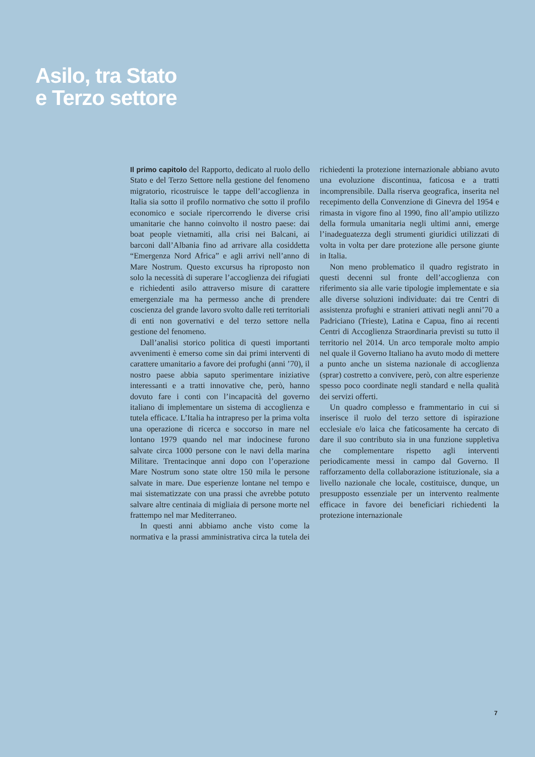Asilo, tra Stato
e Terzo settore
Il primo capitolo del Rapporto, dedicato al ruolo dello Stato e del Terzo Settore nella gestione del fenomeno migratorio, ricostruisce le tappe dell’accoglienza in Italia sia sotto il profilo normativo che sotto il profilo economico e sociale ripercorrendo le diverse crisi umanitarie che hanno coinvolto il nostro paese: dai boat people vietnamiti, alla crisi nei Balcani, ai barconi dall’Albania fino ad arrivare alla cosiddetta “Emergenza Nord Africa” e agli arrivi nell’anno di Mare Nostrum. Questo excursus ha riproposto non solo la necessità di superare l’accoglienza dei rifugiati e richiedenti asilo attraverso misure di carattere emergenziale ma ha permesso anche di prendere coscienza del grande lavoro svolto dalle reti territoriali di enti non governativi e del terzo settore nella gestione del fenomeno.
Dall’analisi storico politica di questi importanti avvenimenti è emerso come sin dai primi interventi di carattere umanitario a favore dei profughi (anni ’70), il nostro paese abbia saputo sperimentare iniziative interessanti e a tratti innovative che, però, hanno dovuto fare i conti con l’incapacità del governo italiano di implementare un sistema di accoglienza e tutela efficace. L’Italia ha intrapreso per la prima volta una operazione di ricerca e soccorso in mare nel lontano 1979 quando nel mar indocinese furono salvate circa 1000 persone con le navi della marina Militare. Trentacinque anni dopo con l’operazione Mare Nostrum sono state oltre 150 mila le persone salvate in mare. Due esperienze lontane nel tempo e mai sistematizzate con una prassi che avrebbe potuto salvare altre centinaia di migliaia di persone morte nel frattempo nel mar Mediterraneo.
In questi anni abbiamo anche visto come la normativa e la prassi amministrativa circa la tutela dei richiedenti la protezione internazionale abbiano avuto una evoluzione discontinua, faticosa e a tratti incomprensibile. Dalla riserva geografica, inserita nel recepimento della Convenzione di Ginevra del 1954 e rimasta in vigore fino al 1990, fino all’ampio utilizzo della formula umanitaria negli ultimi anni, emerge l’inadeguatezza degli strumenti giuridici utilizzati di volta in volta per dare protezione alle persone giunte in Italia.
Non meno problematico il quadro registrato in questi decenni sul fronte dell’accoglienza con riferimento sia alle varie tipologie implementate e sia alle diverse soluzioni individuate: dai tre Centri di assistenza profughi e stranieri attivati negli anni’70 a Padriciano (Trieste), Latina e Capua, fino ai recenti Centri di Accoglienza Straordinaria previsti su tutto il territorio nel 2014. Un arco temporale molto ampio nel quale il Governo Italiano ha avuto modo di mettere a punto anche un sistema nazionale di accoglienza (sprar) costretto a convivere, però, con altre esperienze spesso poco coordinate negli standard e nella qualità dei servizi offerti.
Un quadro complesso e frammentario in cui si inserisce il ruolo del terzo settore di ispirazione ecclesiale e/o laica che faticosamente ha cercato di dare il suo contributo sia in una funzione suppletiva che complementare rispetto agli interventi periodicamente messi in campo dal Governo. Il rafforzamento della collaborazione istituzionale, sia a livello nazionale che locale, costituisce, dunque, un presupposto essenziale per un intervento realmente efficace in favore dei beneficiari richiedenti la protezione internazionale
7